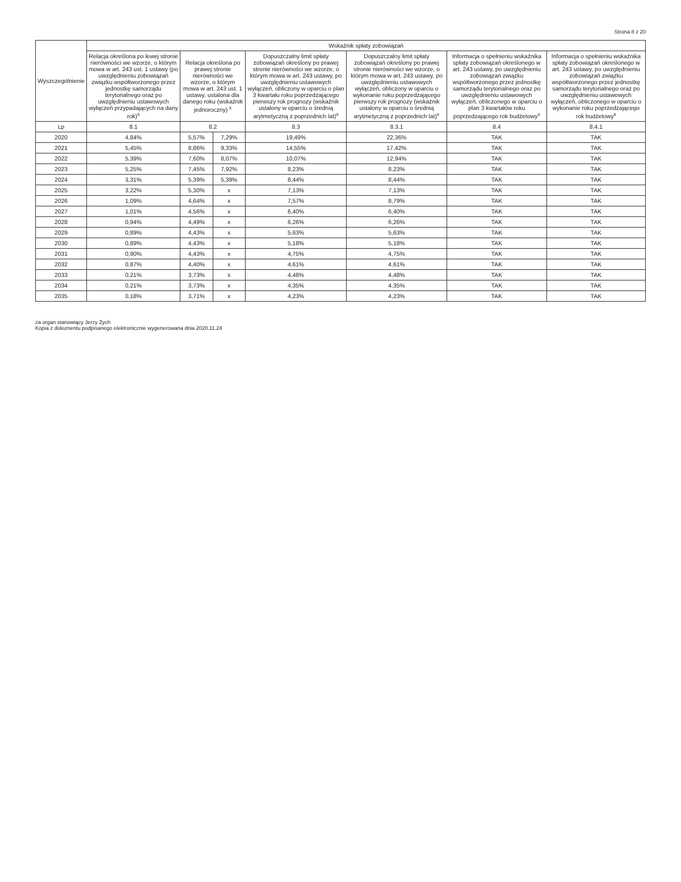Strona 8 z 20
| Wyszczególnienie | Wskaźnik spłaty zobowiązań | | | | | | |
| --- | --- | --- | --- | --- | --- | --- | --- |
| | Relacja określona po lewej stronie nierówności we wzorze, o którym mowa w art. 243 ust. 1 ustawy (po uwzględnieniu zobowiązań związku współtworzonego przez jednostkę samorządu terytorialnego oraz po uwzględnieniu ustawowych wyłączeń przypadających na dany rok)<sup>x</sup> | Relacja określona po prawej stronie nierówności we wzorze, o którym mowa w art. 243 ust. 1 ustawy, ustalona dla danego roku (wskaźnik jednoroczny) <sup>x</sup> | | Dopuszczalny limit spłaty zobowiązań określony po prawej stronie nierówności we wzorze, o którym mowa w art. 243 ustawy, po uwzględnieniu ustawowych wyłączeń, obliczony w oparciu o plan 3 kwartału roku poprzedzającego pierwszy rok prognozy (wskaźnik ustalony w oparciu o średnią arytmetyczną z poprzednich lat)<sup>x</sup> | Dopuszczalny limit spłaty zobowiązań określony po prawej stronie nierówności we wzorze, o którym mowa w art. 243 ustawy, po uwzględnieniu ustawowych wyłączeń, obliczony w oparciu o wykonanie roku poprzedzającego pierwszy rok prognozy (wskaźnik ustalony w oparciu o średnią arytmetyczną z poprzednich lat)<sup>x</sup> | Informacja o spełnieniu wskaźnika spłaty zobowiązań określonego w art. 243 ustawy, po uwzględnieniu zobowiązań związku współtworzonego przez jednostkę samorządu terytorialnego oraz po uwzględnieniu ustawowych wyłączeń, obliczonego w oparciu o plan 3 kwartałów roku poprzedzającego rok budżetowy<sup>x</sup> | Informacja o spełnieniu wskaźnika spłaty zobowiązań określonego w art. 243 ustawy, po uwzględnieniu zobowiązań związku współtworzonego przez jednostkę samorządu terytorialnego oraz po uwzględnieniu ustawowych wyłączeń, obliczonego w oparciu o wykonanie roku poprzedzającego rok budżetowy<sup>x</sup> |
| Lp | 8.1 | 8.2 | | 8.3 | 8.3.1 | 8.4 | 8.4.1 |
| 2020 | 4,84% | 5,57% | 7,29% | 19,49% | 22,36% | TAK | TAK |
| 2021 | 5,45% | 8,86% | 9,33% | 14,55% | 17,42% | TAK | TAK |
| 2022 | 5,39% | 7,60% | 8,07% | 10,07% | 12,94% | TAK | TAK |
| 2023 | 5,25% | 7,45% | 7,92% | 8,23% | 8,23% | TAK | TAK |
| 2024 | 3,31% | 5,39% | 5,39% | 8,44% | 8,44% | TAK | TAK |
| 2025 | 3,22% | 5,30% | x | 7,13% | 7,13% | TAK | TAK |
| 2026 | 1,09% | 4,64% | x | 7,57% | 8,79% | TAK | TAK |
| 2027 | 1,01% | 4,56% | x | 6,40% | 6,40% | TAK | TAK |
| 2028 | 0,94% | 4,49% | x | 6,26% | 6,26% | TAK | TAK |
| 2029 | 0,89% | 4,43% | x | 5,63% | 5,63% | TAK | TAK |
| 2030 | 0,89% | 4,43% | x | 5,18% | 5,18% | TAK | TAK |
| 2031 | 0,90% | 4,43% | x | 4,75% | 4,75% | TAK | TAK |
| 2032 | 0,87% | 4,40% | x | 4,61% | 4,61% | TAK | TAK |
| 2033 | 0,21% | 3,73% | x | 4,48% | 4,48% | TAK | TAK |
| 2034 | 0,21% | 3,73% | x | 4,35% | 4,35% | TAK | TAK |
| 2035 | 0,18% | 3,71% | x | 4,23% | 4,23% | TAK | TAK |
za organ stanowiący Jerzy Zych
Kopia z dokumentu podpisanego elektronicznie wygenerowana dnia 2020.11.24